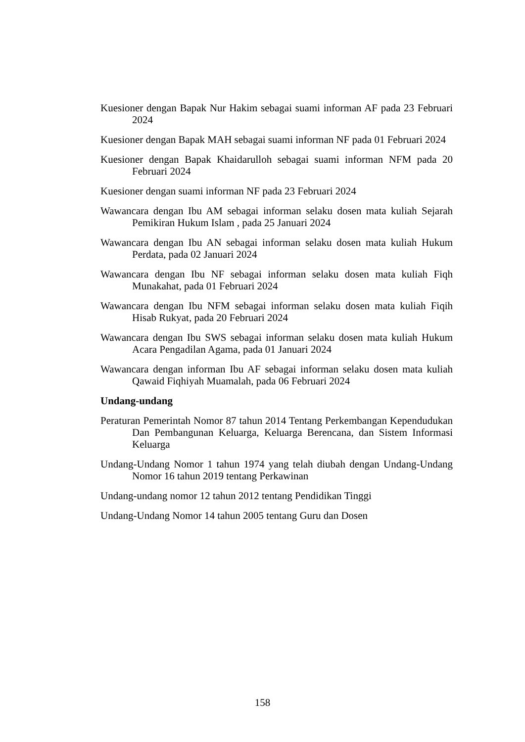Kuesioner dengan Bapak Nur Hakim sebagai suami informan AF pada 23 Februari 2024
Kuesioner dengan Bapak MAH sebagai suami informan NF pada 01 Februari 2024
Kuesioner dengan Bapak Khaidarulloh sebagai suami informan NFM pada 20 Februari 2024
Kuesioner dengan suami informan NF pada 23 Februari 2024
Wawancara dengan Ibu AM sebagai informan selaku dosen mata kuliah Sejarah Pemikiran Hukum Islam , pada 25 Januari 2024
Wawancara dengan Ibu AN sebagai informan selaku dosen mata kuliah Hukum Perdata, pada 02 Januari 2024
Wawancara dengan Ibu NF sebagai informan selaku dosen mata kuliah Fiqh Munakahat, pada 01 Februari 2024
Wawancara dengan Ibu NFM sebagai informan selaku dosen mata kuliah Fiqih Hisab Rukyat, pada 20 Februari 2024
Wawancara dengan Ibu SWS sebagai informan selaku dosen mata kuliah Hukum Acara Pengadilan Agama, pada 01 Januari 2024
Wawancara dengan informan Ibu AF sebagai informan selaku dosen mata kuliah Qawaid Fiqhiyah Muamalah, pada 06 Februari 2024
Undang-undang
Peraturan Pemerintah Nomor 87 tahun 2014 Tentang Perkembangan Kependudukan Dan Pembangunan Keluarga, Keluarga Berencana, dan Sistem Informasi Keluarga
Undang-Undang Nomor 1 tahun 1974 yang telah diubah dengan Undang-Undang Nomor 16 tahun 2019 tentang Perkawinan
Undang-undang nomor 12 tahun 2012 tentang Pendidikan Tinggi
Undang-Undang Nomor 14 tahun 2005 tentang Guru dan Dosen
158